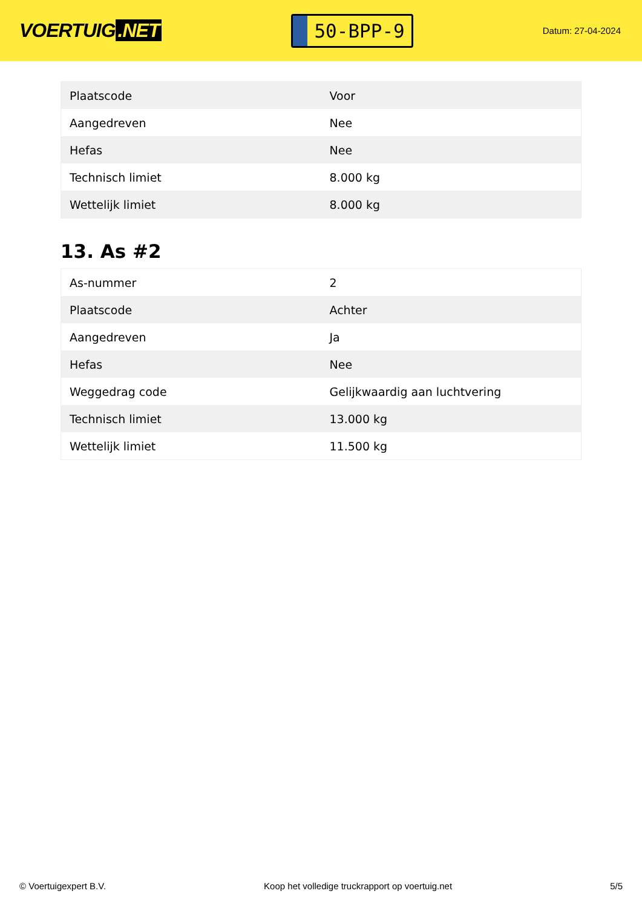VOERTUIG.NET
50-BPP-9
Datum: 27-04-2024
| Plaatscode | Voor |
| Aangedreven | Nee |
| Hefas | Nee |
| Technisch limiet | 8.000 kg |
| Wettelijk limiet | 8.000 kg |
13. As #2
| As-nummer | 2 |
| Plaatscode | Achter |
| Aangedreven | Ja |
| Hefas | Nee |
| Weggedrag code | Gelijkwaardig aan luchtvering |
| Technisch limiet | 13.000 kg |
| Wettelijk limiet | 11.500 kg |
© Voertuigexpert B.V. Koop het volledige truckrapport op voertuig.net 5/5